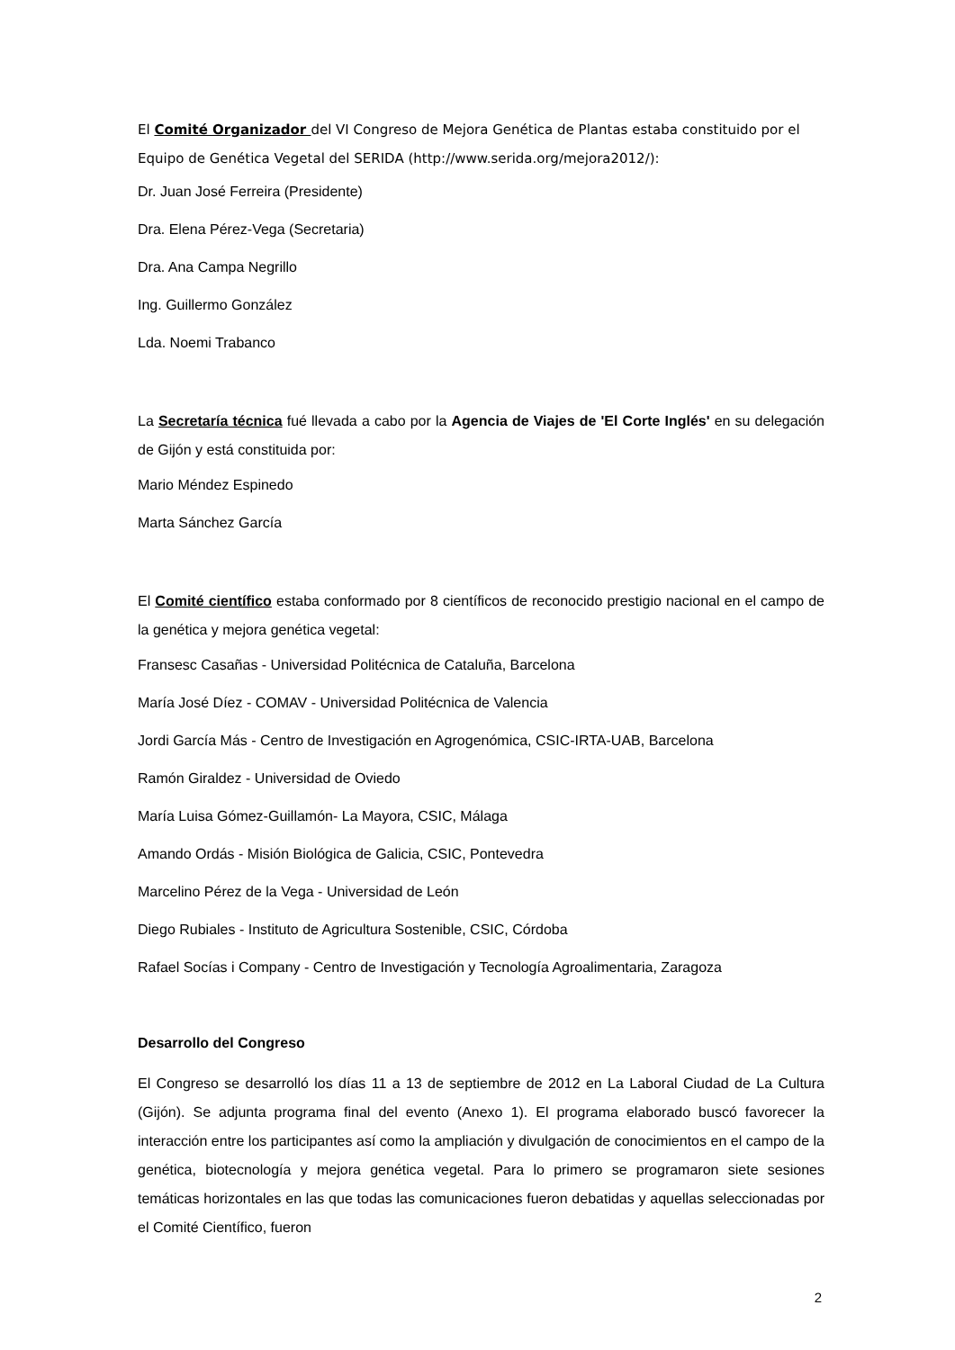El Comité Organizador del VI Congreso de Mejora Genética de Plantas estaba constituido por el Equipo de Genética Vegetal del SERIDA (http://www.serida.org/mejora2012/):
Dr. Juan José Ferreira (Presidente)
Dra. Elena Pérez-Vega (Secretaria)
Dra. Ana Campa Negrillo
Ing. Guillermo González
Lda. Noemi Trabanco
La Secretaría técnica fué llevada a cabo por la Agencia de Viajes de 'El Corte Inglés' en su delegación de Gijón y está constituida por:
Mario Méndez Espinedo
Marta Sánchez García
El Comité científico estaba conformado por 8 científicos de reconocido prestigio nacional en el campo de la genética y mejora genética vegetal:
Fransesc Casañas - Universidad Politécnica de Cataluña, Barcelona
María José Díez - COMAV - Universidad Politécnica de Valencia
Jordi García Más - Centro de Investigación en Agrogenómica, CSIC-IRTA-UAB, Barcelona
Ramón Giraldez - Universidad de Oviedo
María Luisa Gómez-Guillamón- La Mayora, CSIC, Málaga
Amando Ordás - Misión Biológica de Galicia, CSIC, Pontevedra
Marcelino Pérez de la Vega - Universidad de León
Diego Rubiales - Instituto de Agricultura Sostenible, CSIC, Córdoba
Rafael Socías i Company - Centro de Investigación y Tecnología Agroalimentaria, Zaragoza
Desarrollo del Congreso
El Congreso se desarrolló los días 11 a 13 de septiembre de 2012 en La Laboral Ciudad de La Cultura (Gijón). Se adjunta programa final del evento (Anexo 1). El programa elaborado buscó favorecer la interacción entre los participantes así como la ampliación y divulgación de conocimientos en el campo de la genética, biotecnología y mejora genética vegetal. Para lo primero se programaron siete sesiones temáticas horizontales en las que todas las comunicaciones fueron debatidas y aquellas seleccionadas por el Comité Científico, fueron
2